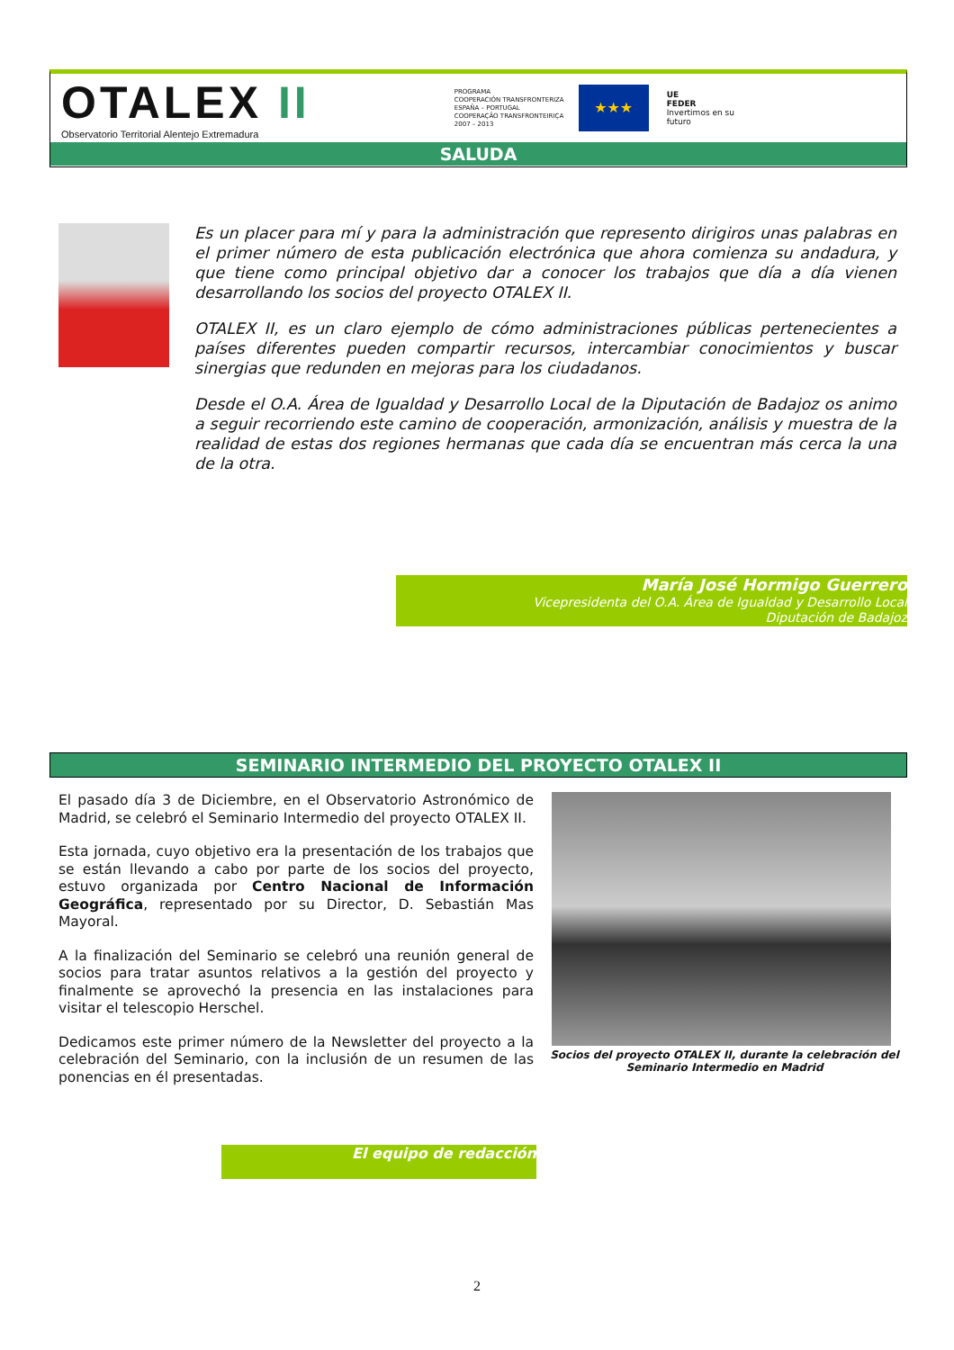OTALEX II
Observatorio Territorial Alentejo Extremadura
PROGRAMA
COOPERACIÓN TRANSFRONTERIZA
ESPAÑA – PORTUGAL
COOPERAÇÃO TRANSFRONTEIRIÇA
2007 – 2013
★★★
UE
FEDER
Invertimos en su
futuro
SALUDA
Es un placer para mí y para la administración que represento dirigiros unas palabras en el primer número de esta publicación electrónica que ahora comienza su andadura, y que tiene como principal objetivo dar a conocer los trabajos que día a día vienen desarrollando los socios del proyecto OTALEX II.
OTALEX II, es un claro ejemplo de cómo administraciones públicas pertenecientes a países diferentes pueden compartir recursos, intercambiar conocimientos y buscar sinergias que redunden en mejoras para los ciudadanos.
Desde el O.A. Área de Igualdad y Desarrollo Local de la Diputación de Badajoz os animo a seguir recorriendo este camino de cooperación, armonización, análisis y muestra de la realidad de estas dos regiones hermanas que cada día se encuentran más cerca la una de la otra.
María José Hormigo Guerrero
Vicepresidenta del O.A. Área de Igualdad y Desarrollo Local
Diputación de Badajoz
SEMINARIO INTERMEDIO DEL PROYECTO OTALEX II
El pasado día 3 de Diciembre, en el Observatorio Astronómico de Madrid, se celebró el Seminario Intermedio del proyecto OTALEX II.
Esta jornada, cuyo objetivo era la presentación de los trabajos que se están llevando a cabo por parte de los socios del proyecto, estuvo organizada por Centro Nacional de Información Geográfica, representado por su Director, D. Sebastián Mas Mayoral.
A la finalización del Seminario se celebró una reunión general de socios para tratar asuntos relativos a la gestión del proyecto y finalmente se aprovechó la presencia en las instalaciones para visitar el telescopio Herschel.
Dedicamos este primer número de la Newsletter del proyecto a la celebración del Seminario, con la inclusión de un resumen de las ponencias en él presentadas.
Socios del proyecto OTALEX II, durante la celebración del Seminario Intermedio en Madrid
El equipo de redacción
2